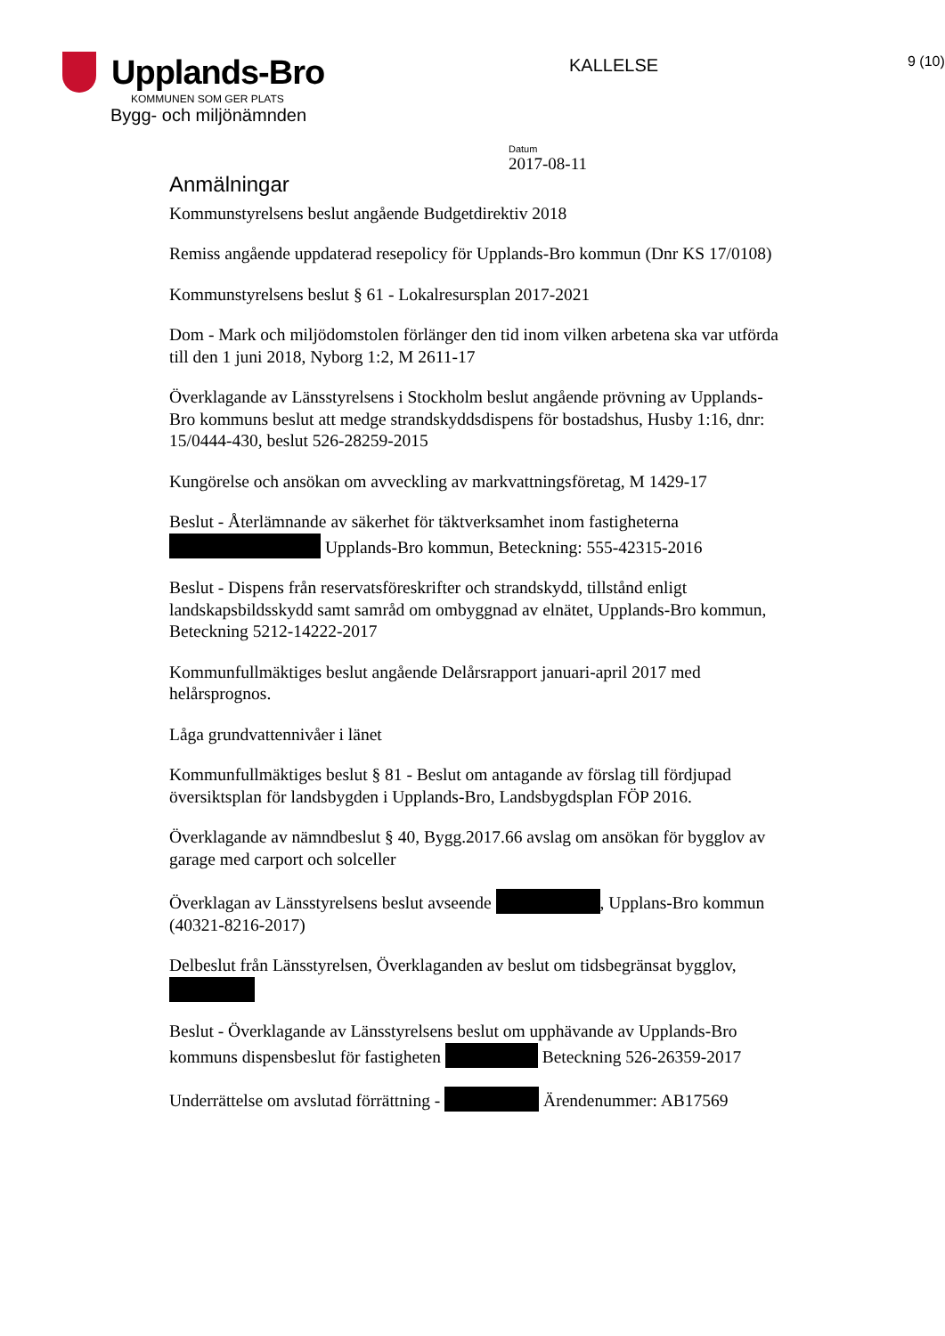Upplands-Bro
KOMMUNEN SOM GER PLATS
Bygg- och miljönämnden
KALLELSE
9 (10)
Datum
2017-08-11
Anmälningar
Kommunstyrelsens beslut angående Budgetdirektiv 2018
Remiss angående uppdaterad resepolicy för Upplands-Bro kommun (Dnr KS 17/0108)
Kommunstyrelsens beslut § 61 - Lokalresursplan 2017-2021
Dom - Mark och miljödomstolen förlänger den tid inom vilken arbetena ska var utförda till den 1 juni 2018, Nyborg 1:2, M 2611-17
Överklagande av Länsstyrelsens i Stockholm beslut angående prövning av Upplands-Bro kommuns beslut att medge strandskyddsdispens för bostadshus, Husby 1:16, dnr: 15/0444-430, beslut 526-28259-2015
Kungörelse och ansökan om avveckling av markvattningsföretag, M 1429-17
Beslut - Återlämnande av säkerhet för täktverksamhet inom fastigheterna Upplands-Bro kommun, Beteckning: 555-42315-2016
Beslut - Dispens från reservatsföreskrifter och strandskydd, tillstånd enligt landskapsbildsskydd samt samråd om ombyggnad av elnätet, Upplands-Bro kommun, Beteckning 5212-14222-2017
Kommunfullmäktiges beslut angående Delårsrapport januari-april 2017 med helårsprognos.
Låga grundvattennivåer i länet
Kommunfullmäktiges beslut § 81 - Beslut om antagande av förslag till fördjupad översiktsplan för landsbygden i Upplands-Bro, Landsbygdsplan FÖP 2016.
Överklagande av nämndbeslut § 40, Bygg.2017.66 avslag om ansökan för bygglov av garage med carport och solceller
Överklagan av Länsstyrelsens beslut avseende , Upplans-Bro kommun (40321-8216-2017)
Delbeslut från Länsstyrelsen, Överklaganden av beslut om tidsbegränsat bygglov,
Beslut - Överklagande av Länsstyrelsens beslut om upphävande av Upplands-Bro kommuns dispensbeslut för fastigheten Beteckning 526-26359-2017
Underrättelse om avslutad förrättning - Ärendenummer: AB17569